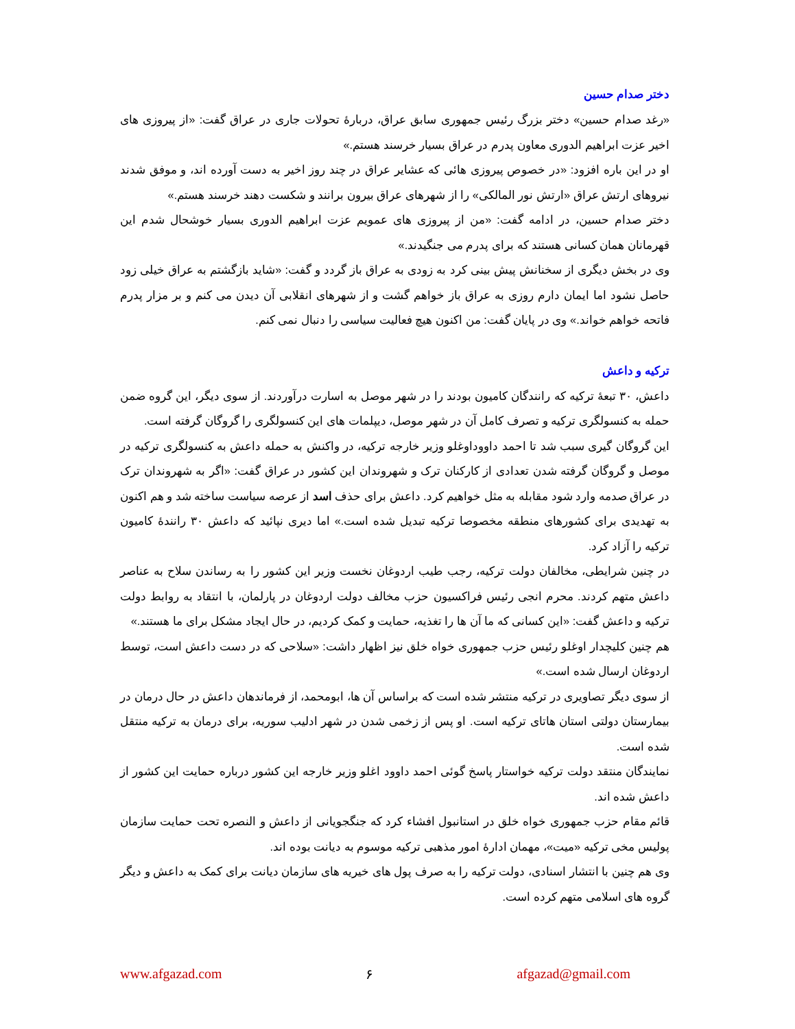دختر صدام حسین
«رغد صدام حسین» دختر بزرگ رئیس جمهوری سابق عراق، دربارۀ تحولات جاری در عراق گفت: «از پیروزی های اخیر عزت ابراهیم الدوری معاون پدرم در عراق بسیار خرسند هستم.»
او در این باره افزود: «در خصوص پیروزی هائی که عشایر عراق در چند روز اخیر به دست آورده اند، و موفق شدند نیروهای ارتش عراق «ارتش نور المالکی» را از شهرهای عراق بیرون برانند و شکست دهند خرسند هستم.»
دختر صدام حسین، در ادامه گفت: «من از پیروزی های عمویم عزت ابراهیم الدوری بسیار خوشحال شدم این قهرمانان همان کسانی هستند که برای پدرم می جنگیدند.»
وی در بخش دیگری از سخنانش پیش بینی کرد به زودی به عراق باز گردد و گفت: «شاید بازگشتم به عراق خیلی زود حاصل نشود اما ایمان دارم روزی به عراق باز خواهم گشت و از شهرهای انقلابی آن دیدن می کنم و بر مزار پدرم فاتحه خواهم خواند.» وی در پایان گفت: من اکنون هیچ فعالیت سیاسی را دنبال نمی کنم.
ترکیه و داعش
داعش، ۳۰ تبعۀ ترکیه که رانندگان کامیون بودند را در شهر موصل به اسارت درآوردند. از سوی دیگر، این گروه ضمن حمله به کنسولگری ترکیه و تصرف کامل آن در شهر موصل، دیپلمات های این کنسولگری را گروگان گرفته است.
این گروگان گیری سبب شد تا احمد داووداوغلو وزیر خارجه ترکیه، در واکنش به حمله داعش به کنسولگری ترکیه در موصل و گروگان گرفته شدن تعدادی از کارکنان ترک و شهروندان این کشور در عراق گفت: «اگر به شهروندان ترک در عراق صدمه وارد شود مقابله به مثل خواهیم کرد. داعش برای حذف اسد از عرصه سیاست ساخته شد و هم اکنون به تهدیدی برای کشورهای منطقه مخصوصا ترکیه تبدیل شده است.» اما دیری نپائید که داعش ۳۰ رانندۀ کامیون ترکیه را آزاد کرد.
در چنین شرایطی، مخالفان دولت ترکیه، رجب طیب اردوغان نخست وزیر این کشور را به رساندن سلاح به عناصر داعش متهم کردند. محرم انجی رئیس فراکسیون حزب مخالف دولت اردوغان در پارلمان، با انتقاد به روابط دولت ترکیه و داعش گفت: «این کسانی که ما آن ها را تغذیه، حمایت و کمک کردیم، در حال ایجاد مشکل برای ما هستند.»
هم چنین کلیچدار اوغلو رئیس حزب جمهوری خواه خلق نیز اظهار داشت: «سلاحی که در دست داعش است، توسط اردوغان ارسال شده است.»
از سوی دیگر تصاویری در ترکیه منتشر شده است که براساس آن ها، ابومحمد، از فرماندهان داعش در حال درمان در بیمارستان دولتی استان هاتای ترکیه است. او پس از زخمی شدن در شهر ادلیب سوریه، برای درمان به ترکیه منتقل شده است.
نمایندگان منتقد دولت ترکیه خواستار پاسخ گوئی احمد داوود اغلو وزیر خارجه این کشور درباره حمایت این کشور از داعش شده اند.
قائم مقام حزب جمهوری خواه خلق در استانبول افشاء کرد که جنگجویانی از داعش و النصره تحت حمایت سازمان پولیس مخی ترکیه «میت»، مهمان ادارۀ امور مذهبی ترکیه موسوم به دیانت بوده اند.
وی هم چنین با انتشار اسنادی، دولت ترکیه را به صرف پول های خیریه های سازمان دیانت برای کمک به داعش و دیگر گروه های اسلامی متهم کرده است.
www.afgazad.com ۶ afgazad@gmail.com